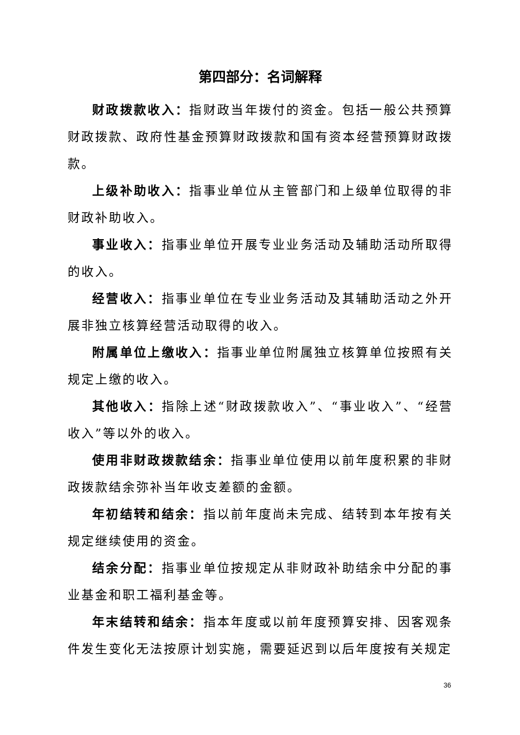第四部分：名词解释
财政拨款收入：指财政当年拨付的资金。包括一般公共预算财政拨款、政府性基金预算财政拨款和国有资本经营预算财政拨款。
上级补助收入：指事业单位从主管部门和上级单位取得的非财政补助收入。
事业收入：指事业单位开展专业业务活动及辅助活动所取得的收入。
经营收入：指事业单位在专业业务活动及其辅助活动之外开展非独立核算经营活动取得的收入。
附属单位上缴收入：指事业单位附属独立核算单位按照有关规定上缴的收入。
其他收入：指除上述“财政拨款收入”、“事业收入”、“经营收入”等以外的收入。
使用非财政拨款结余：指事业单位使用以前年度积累的非财政拨款结余弥补当年收支差额的金额。
年初结转和结余：指以前年度尚未完成、结转到本年按有关规定继续使用的资金。
结余分配：指事业单位按规定从非财政补助结余中分配的事业基金和职工福利基金等。
年末结转和结余：指本年度或以前年度预算安排、因客观条件发生变化无法按原计划实施，需要延迟到以后年度按有关规定
36